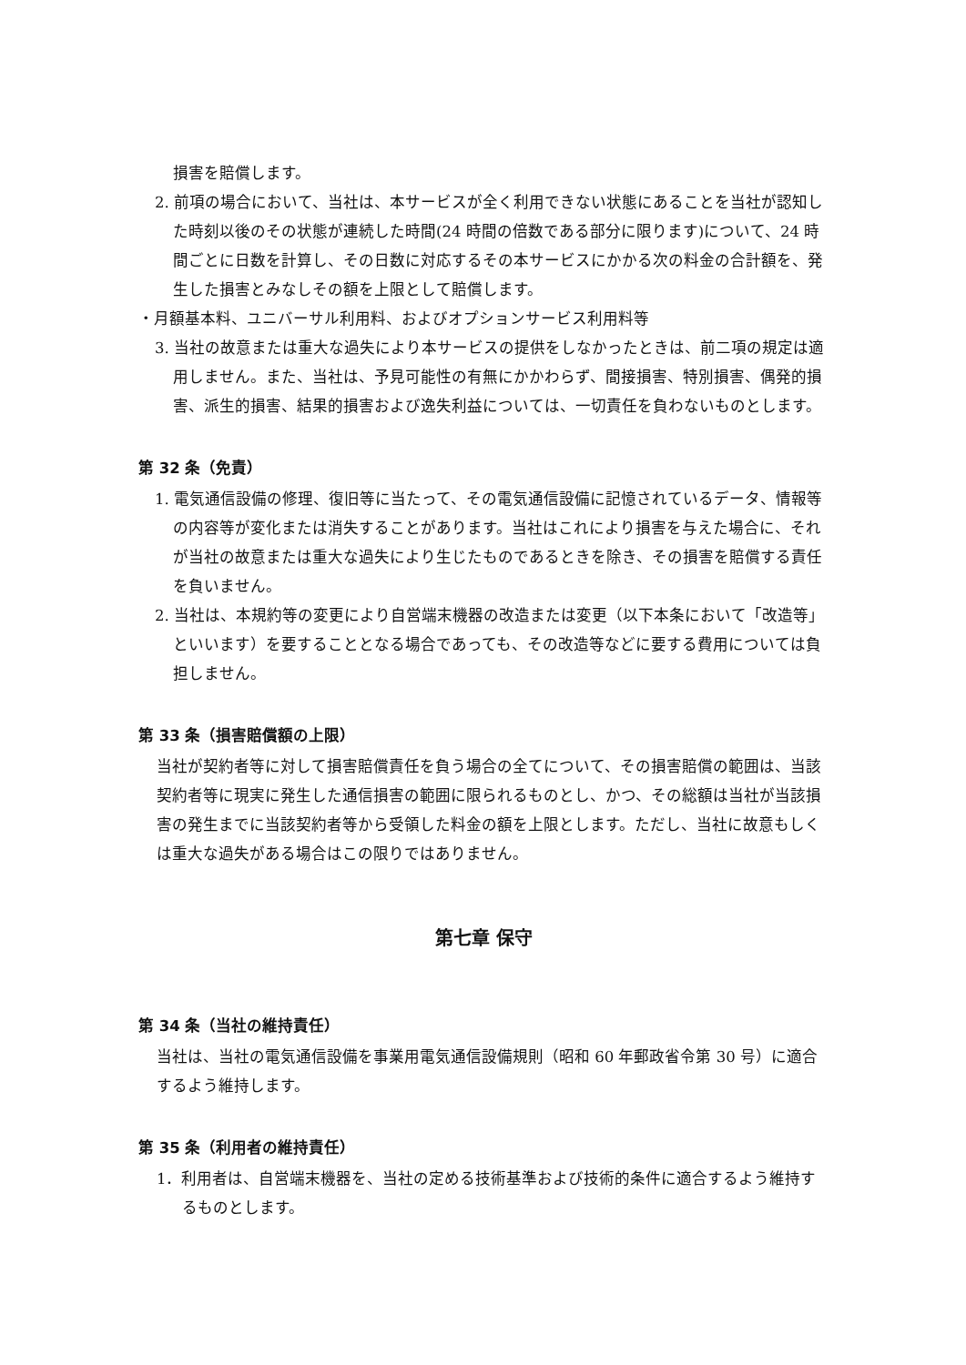損害を賠償します。
2. 前項の場合において、当社は、本サービスが全く利用できない状態にあることを当社が認知した時刻以後のその状態が連続した時間(24 時間の倍数である部分に限ります)について、24 時間ごとに日数を計算し、その日数に対応するその本サービスにかかる次の料金の合計額を、発生した損害とみなしその額を上限として賠償します。
・月額基本料、ユニバーサル利用料、およびオプションサービス利用料等
3. 当社の故意または重大な過失により本サービスの提供をしなかったときは、前二項の規定は適用しません。また、当社は、予見可能性の有無にかかわらず、間接損害、特別損害、偶発的損害、派生的損害、結果的損害および逸失利益については、一切責任を負わないものとします。
第 32 条（免責）
1. 電気通信設備の修理、復旧等に当たって、その電気通信設備に記憶されているデータ、情報等の内容等が変化または消失することがあります。当社はこれにより損害を与えた場合に、それが当社の故意または重大な過失により生じたものであるときを除き、その損害を賠償する責任を負いません。
2. 当社は、本規約等の変更により自営端末機器の改造または変更（以下本条において「改造等」といいます）を要することとなる場合であっても、その改造等などに要する費用については負担しません。
第 33 条（損害賠償額の上限）
当社が契約者等に対して損害賠償責任を負う場合の全てについて、その損害賠償の範囲は、当該契約者等に現実に発生した通信損害の範囲に限られるものとし、かつ、その総額は当社が当該損害の発生までに当該契約者等から受領した料金の額を上限とします。ただし、当社に故意もしくは重大な過失がある場合はこの限りではありません。
第七章 保守
第 34 条（当社の維持責任）
当社は、当社の電気通信設備を事業用電気通信設備規則（昭和 60 年郵政省令第 30 号）に適合するよう維持します。
第 35 条（利用者の維持責任）
1．利用者は、自営端末機器を、当社の定める技術基準および技術的条件に適合するよう維持するものとします。